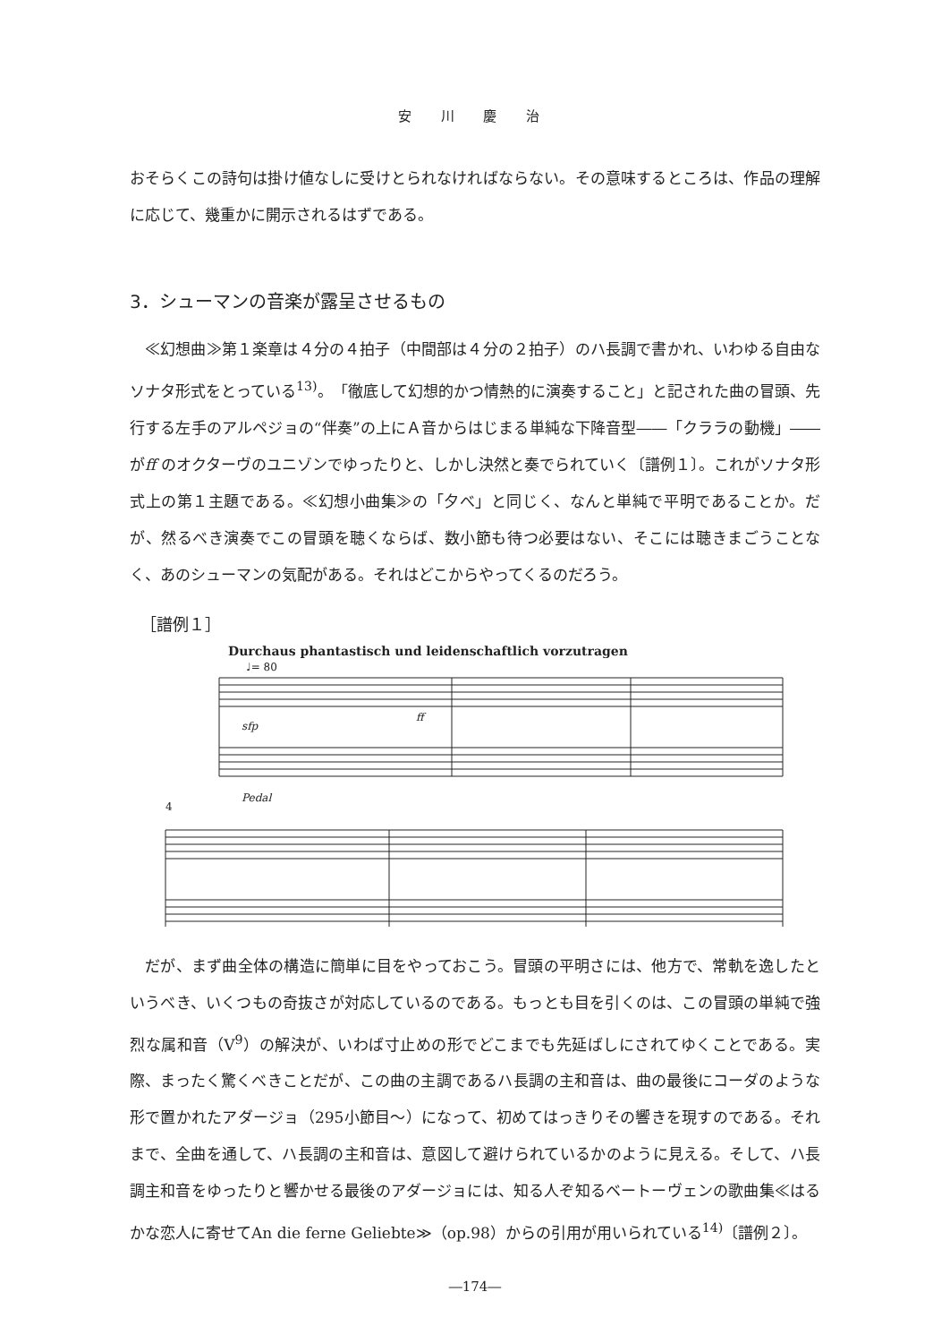安 川 慶 治
おそらくこの詩句は掛け値なしに受けとられなければならない。その意味するところは、作品の理解に応じて、幾重かに開示されるはずである。
3．シューマンの音楽が露呈させるもの
≪幻想曲≫第１楽章は４分の４拍子（中間部は４分の２拍子）のハ長調で書かれ、いわゆる自由なソナタ形式をとっている<sup>13)</sup>。「徹底して幻想的かつ情熱的に演奏すること」と記された曲の冒頭、先行する左手のアルペジョの“伴奏”の上にＡ音からはじまる単純な下降音型――「クララの動機」――がff のオクターヴのユニゾンでゆったりと、しかし決然と奏でられていく〔譜例１〕。これがソナタ形式上の第１主題である。≪幻想小曲集≫の「夕べ」と同じく、なんと単純で平明であることか。だが、然るべき演奏でこの冒頭を聴くならば、数小節も待つ必要はない、そこには聴きまごうことなく、あのシューマンの気配がある。それはどこからやってくるのだろう。
［譜例１］
Durchaus phantastisch und leidenschaftlich vorzutragen
♩= 80
sfp
ff
Pedal
4
だが、まず曲全体の構造に簡単に目をやっておこう。冒頭の平明さには、他方で、常軌を逸したというべき、いくつもの奇抜さが対応しているのである。もっとも目を引くのは、この冒頭の単純で強烈な属和音（V<sup>9</sup>）の解決が、いわば寸止めの形でどこまでも先延ばしにされてゆくことである。実際、まったく驚くべきことだが、この曲の主調であるハ長調の主和音は、曲の最後にコーダのような形で置かれたアダージョ（295小節目〜）になって、初めてはっきりその響きを現すのである。それまで、全曲を通して、ハ長調の主和音は、意図して避けられているかのように見える。そして、ハ長調主和音をゆったりと響かせる最後のアダージョには、知る人ぞ知るベートーヴェンの歌曲集≪はるかな恋人に寄せてAn die ferne Geliebte≫（op.98）からの引用が用いられている<sup>14)</sup>〔譜例２〕。
―174―